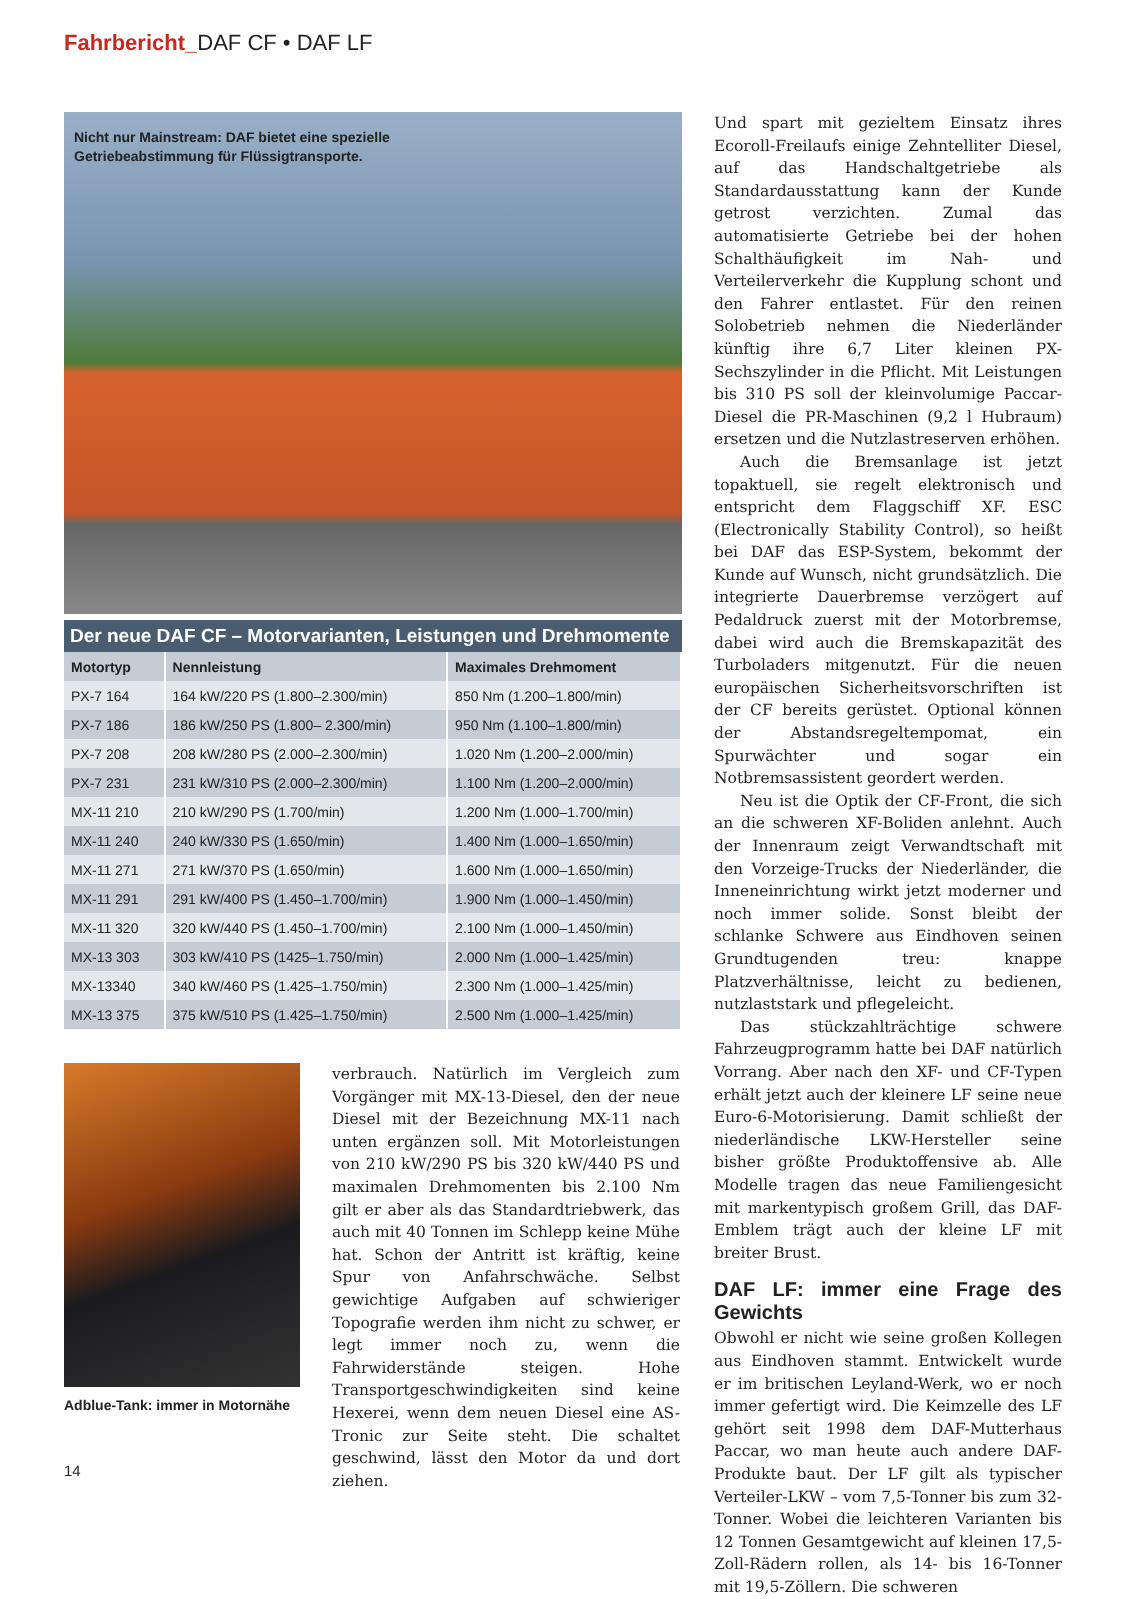Fahrbericht_DAF CF • DAF LF
Nicht nur Mainstream: DAF bietet eine spezielle
Getriebeabstimmung für Flüssigtransporte.
Der neue DAF CF – Motorvarianten, Leistungen und Drehmomente
| Motortyp | Nennleistung | Maximales Drehmoment |
| --- | --- | --- |
| PX-7 164 | 164 kW/220 PS (1.800–2.300/min) | 850 Nm (1.200–1.800/min) |
| PX-7 186 | 186 kW/250 PS (1.800– 2.300/min) | 950 Nm (1.100–1.800/min) |
| PX-7 208 | 208 kW/280 PS (2.000–2.300/min) | 1.020 Nm (1.200–2.000/min) |
| PX-7 231 | 231 kW/310 PS (2.000–2.300/min) | 1.100 Nm (1.200–2.000/min) |
| MX-11 210 | 210 kW/290 PS (1.700/min) | 1.200 Nm (1.000–1.700/min) |
| MX-11 240 | 240 kW/330 PS (1.650/min) | 1.400 Nm (1.000–1.650/min) |
| MX-11 271 | 271 kW/370 PS (1.650/min) | 1.600 Nm (1.000–1.650/min) |
| MX-11 291 | 291 kW/400 PS (1.450–1.700/min) | 1.900 Nm (1.000–1.450/min) |
| MX-11 320 | 320 kW/440 PS (1.450–1.700/min) | 2.100 Nm (1.000–1.450/min) |
| MX-13 303 | 303 kW/410 PS (1425–1.750/min) | 2.000 Nm (1.000–1.425/min) |
| MX-13340 | 340 kW/460 PS (1.425–1.750/min) | 2.300 Nm (1.000–1.425/min) |
| MX-13 375 | 375 kW/510 PS (1.425–1.750/min) | 2.500 Nm (1.000–1.425/min) |
Adblue-Tank: immer in Motornähe
verbrauch. Natürlich im Vergleich zum Vorgänger mit MX-13-Diesel, den der neue Diesel mit der Bezeichnung MX-11 nach unten ergänzen soll. Mit Motorleistungen von 210 kW/290 PS bis 320 kW/440 PS und maximalen Drehmomenten bis 2.100 Nm gilt er aber als das Standardtriebwerk, das auch mit 40 Tonnen im Schlepp keine Mühe hat. Schon der Antritt ist kräftig, keine Spur von Anfahrschwäche. Selbst gewichtige Aufgaben auf schwieriger Topografie werden ihm nicht zu schwer, er legt immer noch zu, wenn die Fahrwiderstände steigen. Hohe Transportgeschwindigkeiten sind keine Hexerei, wenn dem neuen Diesel eine AS-Tronic zur Seite steht. Die schaltet geschwind, lässt den Motor da und dort ziehen.
Und spart mit gezieltem Einsatz ihres Ecoroll-Freilaufs einige Zehntelliter Diesel, auf das Handschaltgetriebe als Standardausstattung kann der Kunde getrost verzichten. Zumal das automatisierte Getriebe bei der hohen Schalthäufigkeit im Nah- und Verteilerverkehr die Kupplung schont und den Fahrer entlastet. Für den reinen Solobetrieb nehmen die Niederländer künftig ihre 6,7 Liter kleinen PX-Sechszylinder in die Pflicht. Mit Leistungen bis 310 PS soll der kleinvolumige Paccar-Diesel die PR-Maschinen (9,2 l Hubraum) ersetzen und die Nutzlastreserven erhöhen.
Auch die Bremsanlage ist jetzt topaktuell, sie regelt elektronisch und entspricht dem Flaggschiff XF. ESC (Electronically Stability Control), so heißt bei DAF das ESP-System, bekommt der Kunde auf Wunsch, nicht grundsätzlich. Die integrierte Dauerbremse verzögert auf Pedaldruck zuerst mit der Motorbremse, dabei wird auch die Bremskapazität des Turboladers mitgenutzt. Für die neuen europäischen Sicherheitsvorschriften ist der CF bereits gerüstet. Optional können der Abstandsregeltempomat, ein Spurwächter und sogar ein Notbremsassistent geordert werden.
Neu ist die Optik der CF-Front, die sich an die schweren XF-Boliden anlehnt. Auch der Innenraum zeigt Verwandtschaft mit den Vorzeige-Trucks der Niederländer, die Inneneinrichtung wirkt jetzt moderner und noch immer solide. Sonst bleibt der schlanke Schwere aus Eindhoven seinen Grundtugenden treu: knappe Platzverhältnisse, leicht zu bedienen, nutzlaststark und pflegeleicht.
Das stückzahlträchtige schwere Fahrzeugprogramm hatte bei DAF natürlich Vorrang. Aber nach den XF- und CF-Typen erhält jetzt auch der kleinere LF seine neue Euro-6-Motorisierung. Damit schließt der niederländische LKW-Hersteller seine bisher größte Produktoffensive ab. Alle Modelle tragen das neue Familiengesicht mit markentypisch großem Grill, das DAF-Emblem trägt auch der kleine LF mit breiter Brust.
DAF LF: immer eine Frage des Gewichts
Obwohl er nicht wie seine großen Kollegen aus Eindhoven stammt. Entwickelt wurde er im britischen Leyland-Werk, wo er noch immer gefertigt wird. Die Keimzelle des LF gehört seit 1998 dem DAF-Mutterhaus Paccar, wo man heute auch andere DAF-Produkte baut. Der LF gilt als typischer Verteiler-LKW – vom 7,5-Tonner bis zum 32-Tonner. Wobei die leichteren Varianten bis 12 Tonnen Gesamtgewicht auf kleinen 17,5-Zoll-Rädern rollen, als 14- bis 16-Tonner mit 19,5-Zöllern. Die schweren
14